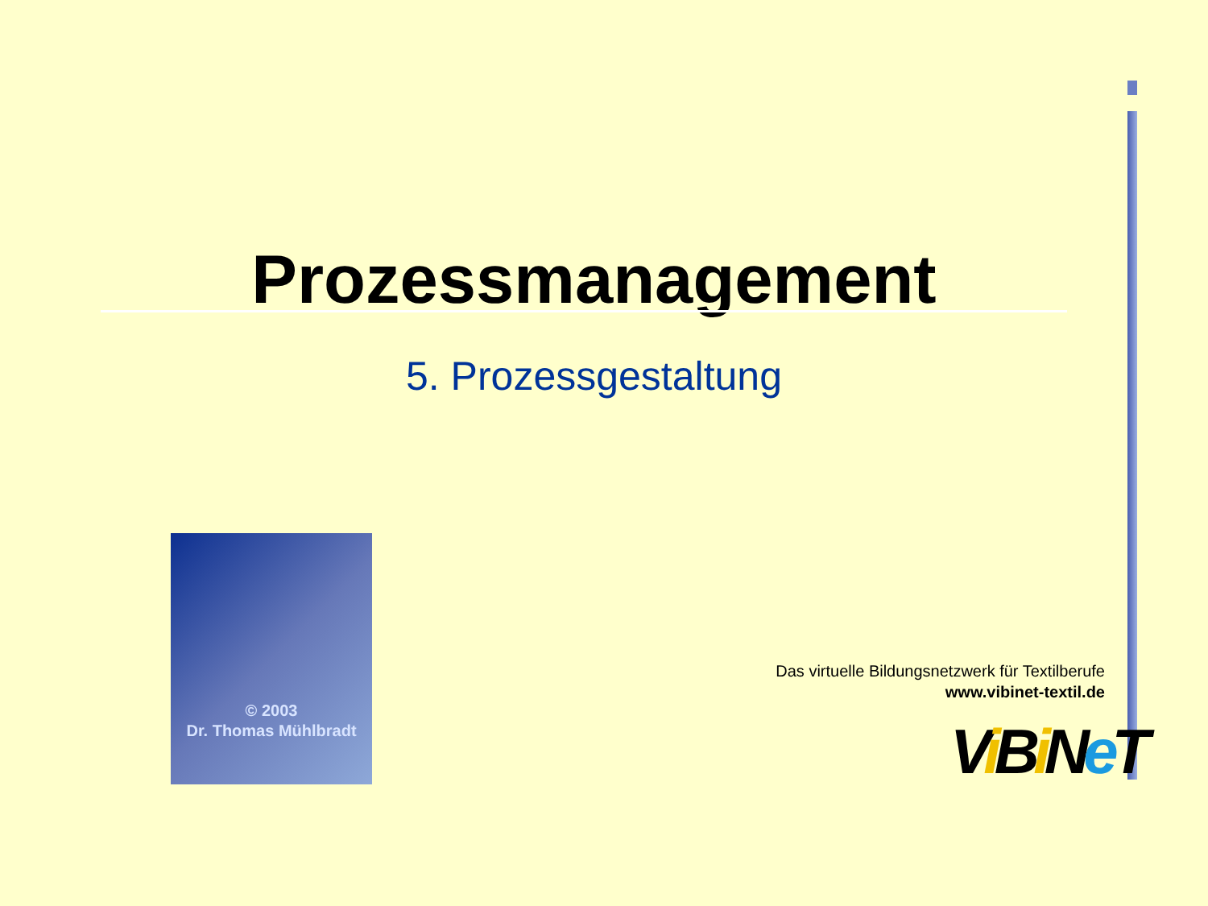Prozessmanagement
5. Prozessgestaltung
© 2003
Dr. Thomas Mühlbradt
Das virtuelle Bildungsnetzwerk für Textilberufe
www.vibinet-textil.de
Vi Bi Ne T